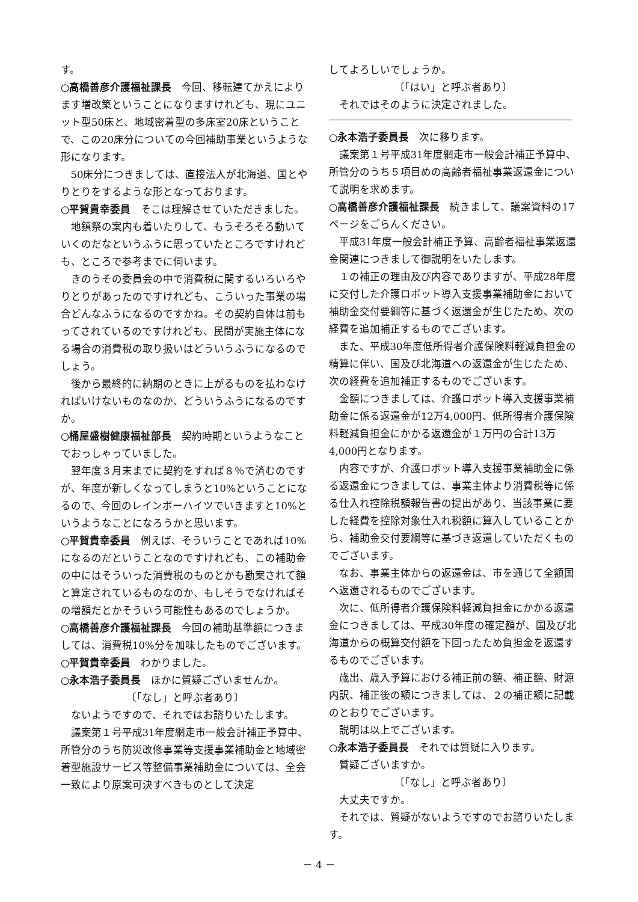す。
○高橋善彦介護福祉課長　今回、移転建てかえによります増改築ということになりますけれども、現にユニット型50床と、地域密着型の多床室20床ということで、この20床分についての今回補助事業というような形になります。
50床分につきましては、直接法人が北海道、国とやりとりをするような形となっております。
○平賀貴幸委員　そこは理解させていただきました。
地鎮祭の案内も着いたりして、もうそろそろ動いていくのだなというふうに思っていたところですけれども、ところで参考までに伺います。
きのうその委員会の中で消費税に関するいろいろやりとりがあったのですけれども、こういった事業の場合どんなふうになるのですかね。その契約自体は前もってされているのですけれども、民間が実施主体になる場合の消費税の取り扱いはどういうふうになるのでしょう。
後から最終的に納期のときに上がるものを払わなければいけないものなのか、どういうふうになるのですか。
○桶屋盛樹健康福祉部長　契約時期というようなことでおっしゃっていました。
翌年度３月末までに契約をすれば８％で済むのですが、年度が新しくなってしまうと10%ということになるので、今回のレインボーハイツでいきますと10%というようなことになろうかと思います。
○平賀貴幸委員　例えば、そういうことであれば10%になるのだということなのですけれども、この補助金の中にはそういった消費税のものとかも勘案されて額と算定されているものなのか、もしそうでなければその増額だとかそういう可能性もあるのでしょうか。
○高橋善彦介護福祉課長　今回の補助基準額につきましては、消費税10%分を加味したものでございます。
○平賀貴幸委員　わかりました。
○永本浩子委員長　ほかに質疑ございませんか。
〔「なし」と呼ぶ者あり〕
ないようですので、それではお諮りいたします。
議案第１号平成31年度網走市一般会計補正予算中、所管分のうち防災改修事業等支援事業補助金と地域密着型施設サービス等整備事業補助金については、全会一致により原案可決すべきものとして決定
してよろしいでしょうか。
〔「はい」と呼ぶ者あり〕
それではそのように決定されました。
○永本浩子委員長　次に移ります。
議案第１号平成31年度網走市一般会計補正予算中、所管分のうち５項目めの高齢者福祉事業返還金について説明を求めます。
○高橋善彦介護福祉課長　続きまして、議案資料の17ページをごらんください。
平成31年度一般会計補正予算、高齢者福祉事業返還金関連につきまして御説明をいたします。
１の補正の理由及び内容でありますが、平成28年度に交付した介護ロボット導入支援事業補助金において補助金交付要綱等に基づく返還金が生じたため、次の経費を追加補正するものでございます。
また、平成30年度低所得者介護保険料軽減負担金の精算に伴い、国及び北海道への返還金が生じたため、次の経費を追加補正するものでございます。
金額につきましては、介護ロボット導入支援事業補助金に係る返還金が12万4,000円、低所得者介護保険料軽減負担金にかかる返還金が１万円の合計13万4,000円となります。
内容ですが、介護ロボット導入支援事業補助金に係る返還金につきましては、事業主体より消費税等に係る仕入れ控除税額報告書の提出があり、当該事業に要した経費を控除対象仕入れ税額に算入していることから、補助金交付要綱等に基づき返還していただくものでございます。
なお、事業主体からの返還金は、市を通じて全額国へ返還されるものでございます。
次に、低所得者介護保険料軽減負担金にかかる返還金につきましては、平成30年度の確定額が、国及び北海道からの概算交付額を下回ったため負担金を返還するものでございます。
歳出、歳入予算における補正前の額、補正額、財源内訳、補正後の額につきましては、２の補正額に記載のとおりでございます。
説明は以上でございます。
○永本浩子委員長　それでは質疑に入ります。
質疑ございますか。
〔「なし」と呼ぶ者あり〕
大丈夫ですか。
それでは、質疑がないようですのでお諮りいたします。
－ 4 －